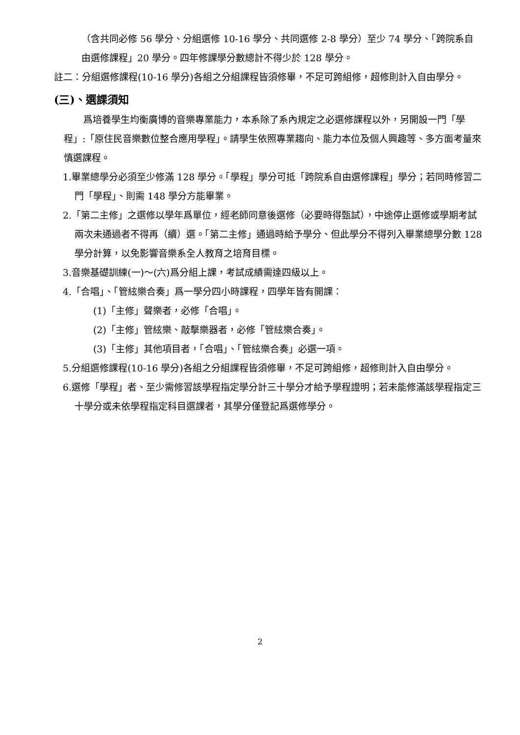（含共同必修 56 學分、分組選修 10-16 學分、共同選修 2-8 學分）至少 74 學分、「跨院系自由選修課程」20 學分。四年修課學分數總計不得少於 128 學分。
註二：分組選修課程(10-16 學分)各組之分組課程皆須修畢，不足可跨組修，超修則計入自由學分。
(三)、選課須知
爲培養學生均衡廣博的音樂專業能力，本系除了系內規定之必選修課程以外，另開設一門「學程」:「原住民音樂數位整合應用學程」。請學生依照專業趨向、能力本位及個人興趣等、多方面考量來慎選課程。
1.畢業總學分必須至少修滿 128 學分。「學程」學分可抵「跨院系自由選修課程」學分；若同時修習二門「學程」、則需 148 學分方能畢業。
2.「第二主修」之選修以學年爲單位，經老師同意後選修（必要時得甄試），中途停止選修或學期考試兩次未通過者不得再（續）選。「第二主修」通過時給予學分、但此學分不得列入畢業總學分數 128 學分計算，以免影響音樂系全人教育之培育目標。
3.音樂基礎訓練(一)～(六)爲分組上課，考試成績需達四級以上。
4.「合唱」、「管絃樂合奏」爲一學分四小時課程，四學年皆有開課：
(1)「主修」聲樂者，必修「合唱」。
(2)「主修」管絃樂、敲擊樂器者，必修「管絃樂合奏」。
(3)「主修」其他項目者，「合唱」、「管絃樂合奏」必選一項。
5.分組選修課程(10-16 學分)各組之分組課程皆須修畢，不足可跨組修，超修則計入自由學分。
6.選修「學程」者、至少需修習該學程指定學分計三十學分才給予學程證明；若未能修滿該學程指定三十學分或未依學程指定科目選課者，其學分僅登記爲選修學分。
2